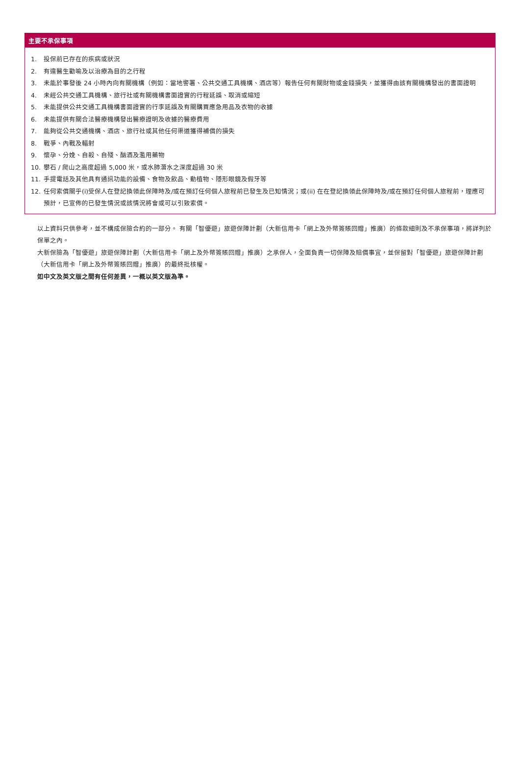主要不承保事項
1. 投保前已存在的疾病或狀況
2. 有違醫生勸喻及以治療為目的之行程
3. 未能於事發後 24 小時內向有關機構（例如：當地警署、公共交通工具機構、酒店等）報告任何有關財物或金錢損失，並獲得由該有關機構發出的書面證明
4. 未經公共交通工具機構、旅行社或有關機構書面證實的行程延誤、取消或縮短
5. 未能提供公共交通工具機構書面證實的行李延誤及有關購買應急用品及衣物的收據
6. 未能提供有關合法醫療機構發出醫療證明及收據的醫療費用
7. 能夠從公共交通機構、酒店、旅行社或其他任何渠道獲得補償的損失
8. 戰爭、內戰及輻射
9. 懷孕、分娩、自殺、自殘、酗酒及濫用藥物
10. 攀石 / 爬山之高度超過 5,000 米，或水肺潛水之深度超過 30 米
11. 手提電話及其他具有通訊功能的設備、食物及飲品、動植物、隱形眼鏡及假牙等
12. 任何索償關乎(i)受保人在登記換領此保障時及/或在預訂任何個人旅程前已發生及已知情況；或(ii) 在在登記換領此保障時及/或在預訂任何個人旅程前，理應可預計，已宣佈的已發生情況或該情況將會或可以引致索償。
以上資料只供參考，並不構成保險合約的一部分。 有關「智優遊」旅遊保障計劃（大新信用卡「網上及外幣簽賬回贈」推廣）的條款細則及不承保事項，將詳列於保單之內。
大新保險為「智優遊」旅遊保障計劃（大新信用卡「網上及外幣簽賬回贈」推廣）之承保人，全面負責一切保障及賠償事宜，並保留對「智優遊」旅遊保障計劃（大新信用卡「網上及外幣簽賬回贈」推廣）的最終批核權。
如中文及英文版之間有任何差異，一概以英文版為準。